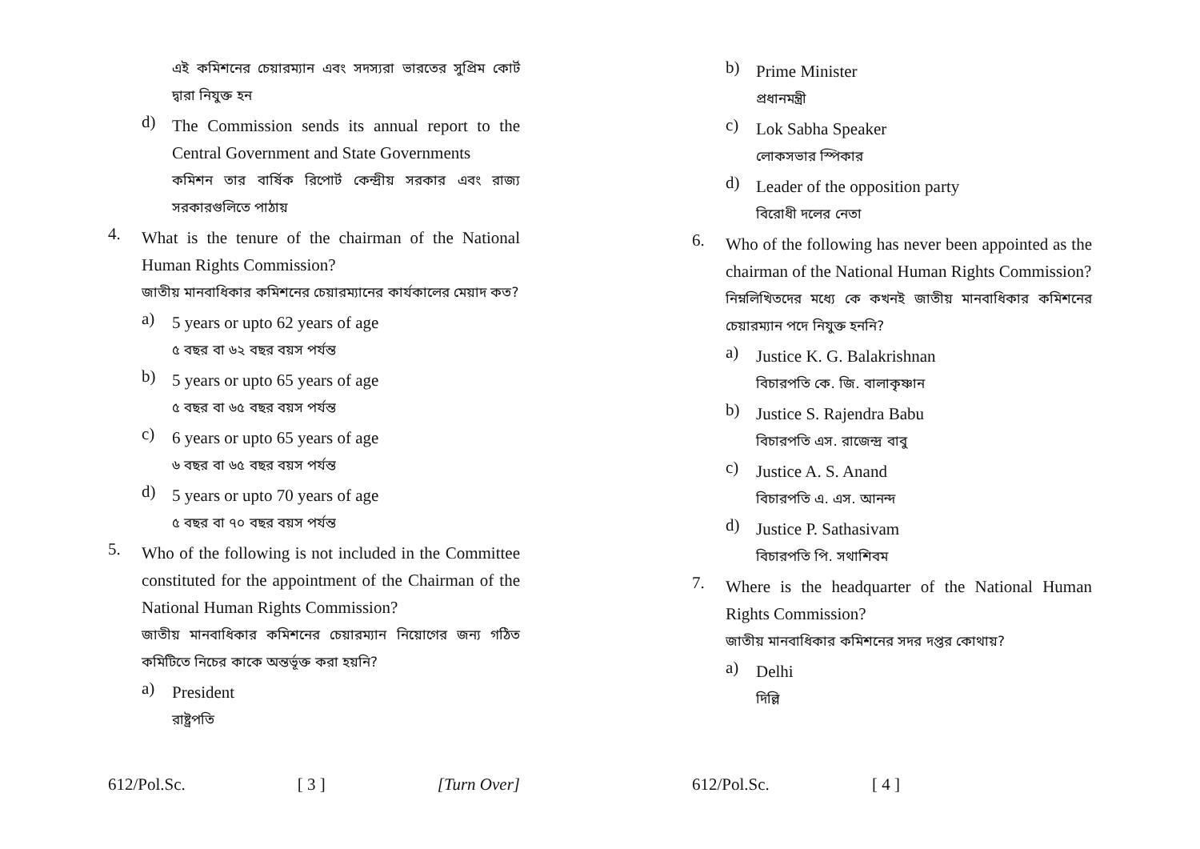এই কমিশনের চেয়ারম্যান এবং সদস্যরা ভারতের সুপ্রিম কোর্ট দ্বারা নিযুক্ত হন
d)
The Commission sends its annual report to the Central Government and State Governments
কমিশন তার বার্ষিক রিপোর্ট কেন্দ্রীয় সরকার এবং রাজ্য সরকারগুলিতে পাঠায়
4.
What is the tenure of the chairman of the National Human Rights Commission?
জাতীয় মানবাধিকার কমিশনের চেয়ারম্যানের কার্যকালের মেয়াদ কত?
a)
5 years or upto 62 years of age
৫ বছর বা ৬২ বছর বয়স পর্যন্ত
b)
5 years or upto 65 years of age
৫ বছর বা ৬৫ বছর বয়স পর্যন্ত
c)
6 years or upto 65 years of age
৬ বছর বা ৬৫ বছর বয়স পর্যন্ত
d)
5 years or upto 70 years of age
৫ বছর বা ৭০ বছর বয়স পর্যন্ত
5.
Who of the following is not included in the Committee constituted for the appointment of the Chairman of the National Human Rights Commission?
জাতীয় মানবাধিকার কমিশনের চেয়ারম্যান নিয়োগের জন্য গঠিত কমিটিতে নিচের কাকে অন্তর্ভূক্ত করা হয়নি?
a)
President
রাষ্ট্রপতি
612/Pol.Sc. [ 3 ] [Turn Over]
b)
Prime Minister
প্রধানমন্ত্রী
c)
Lok Sabha Speaker
লোকসভার স্পিকার
d)
Leader of the opposition party
বিরোধী দলের নেতা
6.
Who of the following has never been appointed as the chairman of the National Human Rights Commission?
নিম্নলিখিতদের মধ্যে কে কখনই জাতীয় মানবাধিকার কমিশনের চেয়ারম্যান পদে নিযুক্ত হননি?
a)
Justice K. G. Balakrishnan
বিচারপতি কে. জি. বালাকৃষ্ণান
b)
Justice S. Rajendra Babu
বিচারপতি এস. রাজেন্দ্র বাবু
c)
Justice A. S. Anand
বিচারপতি এ. এস. আনন্দ
d)
Justice P. Sathasivam
বিচারপতি পি. সথাশিবম
7.
Where is the headquarter of the National Human Rights Commission?
জাতীয় মানবাধিকার কমিশনের সদর দপ্তর কোথায়?
a)
Delhi
দিল্লি
612/Pol.Sc. [ 4 ]